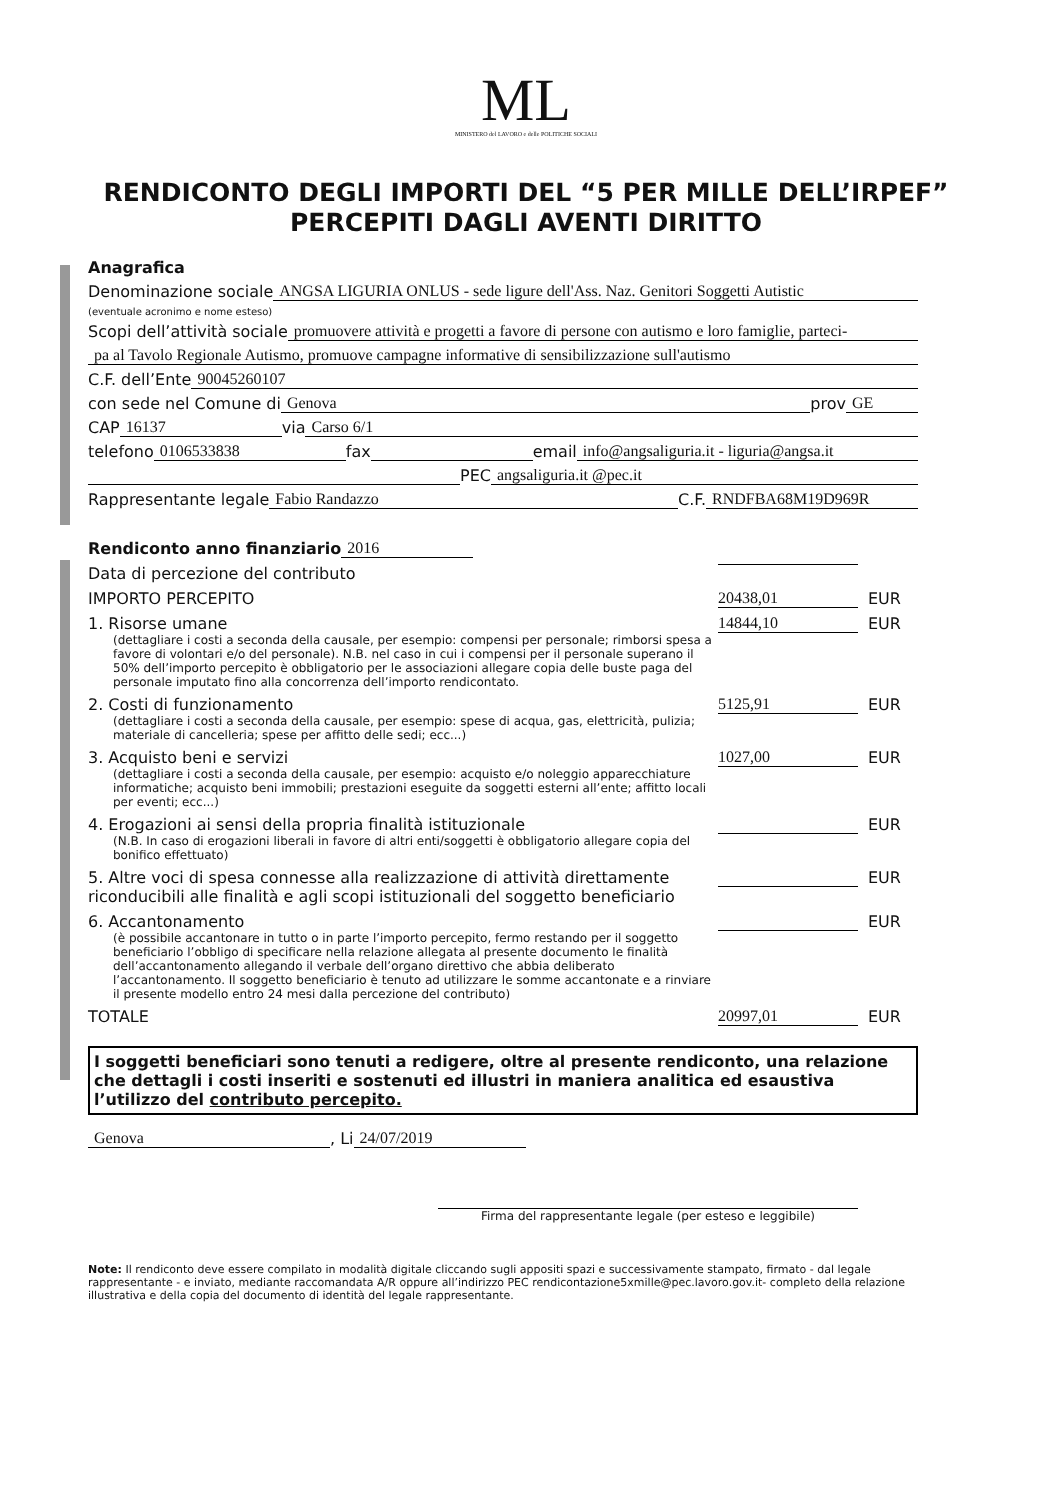ML
MINISTERO del LAVORO e delle POLITICHE SOCIALI
RENDICONTO DEGLI IMPORTI DEL “5 PER MILLE DELL’IRPEF”
PERCEPITI DAGLI AVENTI DIRITTO
Anagrafica
Denominazione sociale ANGSA LIGURIA ONLUS - sede ligure dell'Ass. Naz. Genitori Soggetti Autistic
(eventuale acronimo e nome esteso)
Scopi dell’attività sociale promuovere attività e progetti a favore di persone con autismo e loro famiglie, parteci-
pa al Tavolo Regionale Autismo, promuove campagne informative di sensibilizzazione sull'autismo
C.F. dell’Ente 90045260107
con sede nel Comune di Genova prov GE
CAP 16137 via Carso 6/1
telefono 0106533838 fax email info@angsaliguria.it - liguria@angsa.it
PEC angsaliguria.it @pec.it
Rappresentante legale Fabio Randazzo C.F. RNDFBA68M19D969R
Rendiconto anno finanziario 2016
Data di percezione del contributo
IMPORTO PERCEPITO 20438,01 EUR
1. Risorse umane 14844,10 EUR
(dettagliare i costi a seconda della causale, per esempio: compensi per personale; rimborsi spesa a favore di volontari e/o del personale). N.B. nel caso in cui i compensi per il personale superano il 50% dell’importo percepito è obbligatorio per le associazioni allegare copia delle buste paga del personale imputato fino alla concorrenza dell’importo rendicontato.
2. Costi di funzionamento 5125,91 EUR
(dettagliare i costi a seconda della causale, per esempio: spese di acqua, gas, elettricità, pulizia; materiale di cancelleria; spese per affitto delle sedi; ecc...)
3. Acquisto beni e servizi 1027,00 EUR
(dettagliare i costi a seconda della causale, per esempio: acquisto e/o noleggio apparecchiature informatiche; acquisto beni immobili; prestazioni eseguite da soggetti esterni all’ente; affitto locali per eventi; ecc...)
4. Erogazioni ai sensi della propria finalità istituzionale EUR
(N.B. In caso di erogazioni liberali in favore di altri enti/soggetti è obbligatorio allegare copia del bonifico effettuato)
5. Altre voci di spesa connesse alla realizzazione di attività direttamente riconducibili alle finalità e agli scopi istituzionali del soggetto beneficiario EUR
6. Accantonamento EUR
(è possibile accantonare in tutto o in parte l’importo percepito, fermo restando per il soggetto beneficiario l’obbligo di specificare nella relazione allegata al presente documento le finalità dell’accantonamento allegando il verbale dell’organo direttivo che abbia deliberato l’accantonamento. Il soggetto beneficiario è tenuto ad utilizzare le somme accantonate e a rinviare il presente modello entro 24 mesi dalla percezione del contributo)
TOTALE 20997,01 EUR
I soggetti beneficiari sono tenuti a redigere, oltre al presente rendiconto, una relazione che dettagli i costi inseriti e sostenuti ed illustri in maniera analitica ed esaustiva l’utilizzo del contributo percepito.
Genova , Li 24/07/2019
Firma del rappresentante legale (per esteso e leggibile)
Note: Il rendiconto deve essere compilato in modalità digitale cliccando sugli appositi spazi e successivamente stampato, firmato - dal legale rappresentante - e inviato, mediante raccomandata A/R oppure all’indirizzo PEC rendicontazione5xmille@pec.lavoro.gov.it- completo della relazione illustrativa e della copia del documento di identità del legale rappresentante.